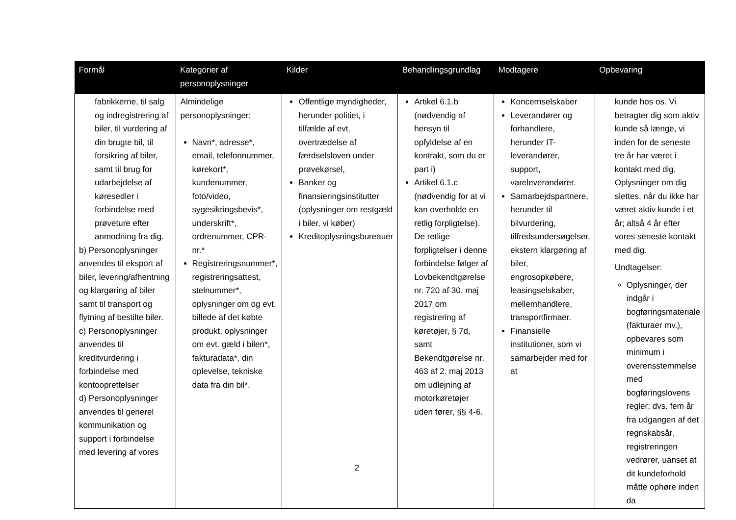| Formål | Kategorier af personoplysninger | Kilder | Behandlingsgrundlag | Modtagere | Opbevaring |
| --- | --- | --- | --- | --- | --- |
| fabrikkerne, til salg og indregistrering af biler, til vurdering af din brugte bil, til forsikring af biler, samt til brug for udarbejdelse af køresedler i forbindelse med prøveture efter anmodning fra dig. b) Personoplysninger anvendes til eksport af biler, levering/afhentning og klargøring af biler samt til transport og flytning af bestilte biler. c) Personoplysninger anvendes til kreditvurdering i forbindelse med kontooprettelser d) Personoplysninger anvendes til generel kommunikation og support i forbindelse med levering af vores | Almindelige personoplysninger: Navn*, adresse*, email, telefonnummer, kørekort*, kundenummer, foto/video, sygesikringsbevis*, underskrift*, ordrenummer, CPR-nr.* Registreringsnummer*, registreringsattest, stelnummer*, oplysninger om og evt. billede af det købte produkt, oplysninger om evt. gæld i bilen*, fakturadata*, din oplevelse, tekniske data fra din bil*. | Offentlige myndigheder, herunder politiet, i tilfælde af evt. overtrædelse af færdselsloven under prøvekørsel, Banker og finansieringsinstitutter (oplysninger om restgæld i biler, vi køber) Kreditoplysningsbureauer | Artikel 6.1.b (nødvendig af hensyn til opfyldelse af en kontrakt, som du er part i) Artikel 6.1.c (nødvendig for at vi kan overholde en retlig forpligtelse). De retlige forpligtelser i denne forbindelse følger af Lovbekendtgørelse nr. 720 af 30. maj 2017 om registrering af køretøjer, § 7d, samt Bekendtgørelse nr. 463 af 2. maj 2013 om udlejning af motorkøretøjer uden fører, §§ 4-6. | Koncernselskaber Leverandører og forhandlere, herunder IT-leverandører, support, vareleverandører. Samarbejdspartnere, herunder til bilvurdering, tilfredsundersøgelser, ekstern klargøring af biler, engrosopkøbere, leasingselskaber, mellemhandlere, transportfirmaer. Finansielle institutioner, som vi samarbejder med for at | kunde hos os. Vi betragter dig som aktiv kunde så længe, vi inden for de seneste tre år har været i kontakt med dig. Oplysninger om dig slettes, når du ikke har været aktiv kunde i et år; altså 4 år efter vores seneste kontakt med dig. Undtagelser: Oplysninger, der indgår i bogføringsmateriale (fakturaer mv.), opbevares som minimum i overensstemmelse med bogføringslovens regler; dvs. fem år fra udgangen af det regnskabsår, registreringen vedrører, uanset at dit kundeforhold måtte ophøre inden da |
2